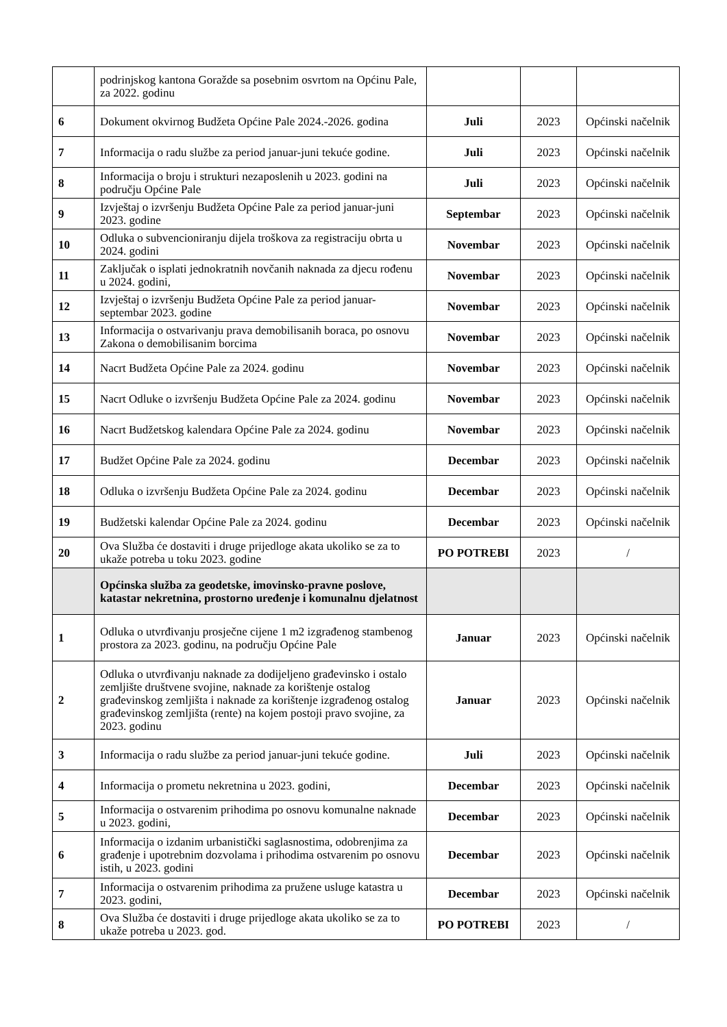| | podrinjskog kantona Goražde sa posebnim osvrtom na Općinu Pale, za 2022. godinu | | | |
| 6 | Dokument okvirnog Budžeta Općine Pale 2024.-2026. godina | Juli | 2023 | Općinski načelnik |
| 7 | Informacija o radu službe za period januar-juni tekuće godine. | Juli | 2023 | Općinski načelnik |
| 8 | Informacija o broju i strukturi nezaposlenih u 2023. godini na području Općine Pale | Juli | 2023 | Općinski načelnik |
| 9 | Izvještaj o izvršenju Budžeta Općine Pale za period januar-juni 2023. godine | Septembar | 2023 | Općinski načelnik |
| 10 | Odluka o subvencioniranju dijela troškova za registraciju obrta u 2024. godini | Novembar | 2023 | Općinski načelnik |
| 11 | Zaključak o isplati jednokratnih novčanih naknada za djecu rođenu u 2024. godini, | Novembar | 2023 | Općinski načelnik |
| 12 | Izvještaj o izvršenju Budžeta Općine Pale za period januar-septembar 2023. godine | Novembar | 2023 | Općinski načelnik |
| 13 | Informacija o ostvarivanju prava demobilisanih boraca, po osnovu Zakona o demobilisanim borcima | Novembar | 2023 | Općinski načelnik |
| 14 | Nacrt Budžeta Općine Pale za 2024. godinu | Novembar | 2023 | Općinski načelnik |
| 15 | Nacrt Odluke o izvršenju Budžeta Općine Pale za 2024. godinu | Novembar | 2023 | Općinski načelnik |
| 16 | Nacrt Budžetskog kalendara Općine Pale za 2024. godinu | Novembar | 2023 | Općinski načelnik |
| 17 | Budžet Općine Pale za 2024. godinu | Decembar | 2023 | Općinski načelnik |
| 18 | Odluka o izvršenju Budžeta Općine Pale za 2024. godinu | Decembar | 2023 | Općinski načelnik |
| 19 | Budžetski kalendar Općine Pale za 2024. godinu | Decembar | 2023 | Općinski načelnik |
| 20 | Ova Služba će dostaviti i druge prijedloge akata ukoliko se za to ukaže potreba u toku 2023. godine | PO POTREBI | 2023 | / |
| | Općinska služba za geodetske, imovinsko-pravne poslove, katastar nekretnina, prostorno uređenje i komunalnu djelatnost | | | |
| 1 | Odluka o utvrđivanju prosječne cijene 1 m2 izgrađenog stambenog prostora za 2023. godinu, na području Općine Pale | Januar | 2023 | Općinski načelnik |
| 2 | Odluka o utvrđivanju naknade za dodijeljeno građevinsko i ostalo zemljište društvene svojine, naknade za korištenje ostalog građevinskog zemljišta i naknade za korištenje izgrađenog ostalog građevinskog zemljišta (rente) na kojem postoji pravo svojine, za 2023. godinu | Januar | 2023 | Općinski načelnik |
| 3 | Informacija o radu službe za period januar-juni tekuće godine. | Juli | 2023 | Općinski načelnik |
| 4 | Informacija o prometu nekretnina u 2023. godini, | Decembar | 2023 | Općinski načelnik |
| 5 | Informacija o ostvarenim prihodima po osnovu komunalne naknade u 2023. godini, | Decembar | 2023 | Općinski načelnik |
| 6 | Informacija o izdanim urbanistički saglasnostima, odobrenjima za građenje i upotrebnim dozvolama i prihodima ostvarenim po osnovu istih, u 2023. godini | Decembar | 2023 | Općinski načelnik |
| 7 | Informacija o ostvarenim prihodima za pružene usluge katastra u 2023. godini, | Decembar | 2023 | Općinski načelnik |
| 8 | Ova Služba će dostaviti i druge prijedloge akata ukoliko se za to ukaže potreba u 2023. god. | PO POTREBI | 2023 | / |